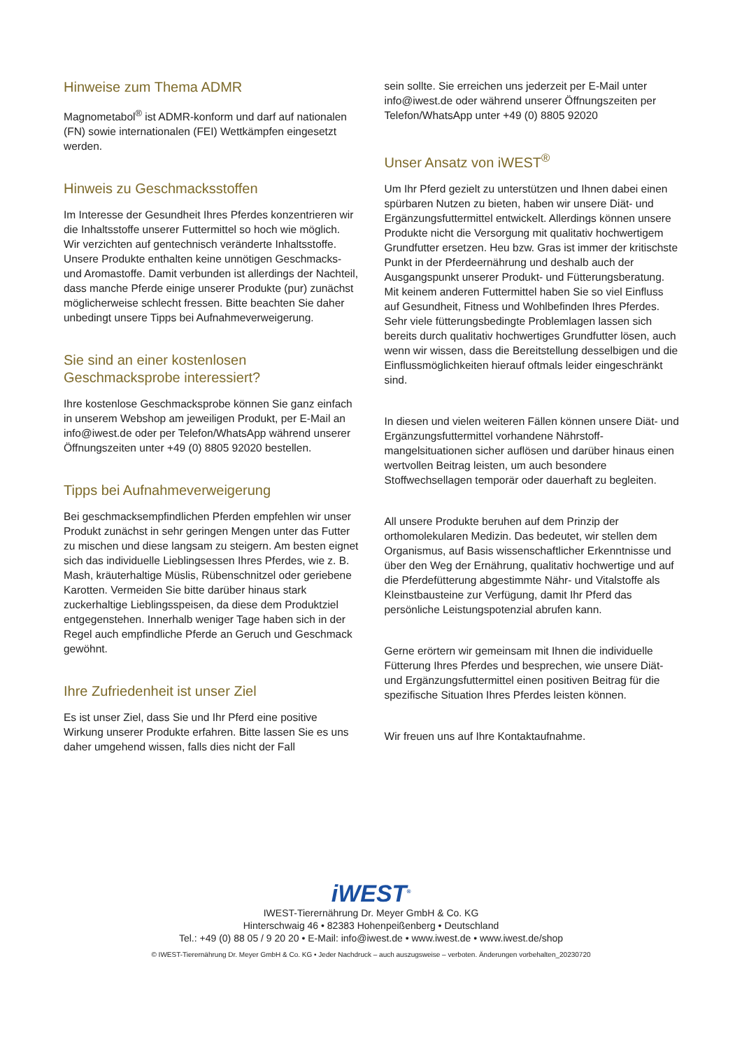Hinweise zum Thema ADMR
Magnometabol<sup>®</sup> ist ADMR-konform und darf auf nationalen (FN) sowie internationalen (FEI) Wettkämpfen eingesetzt werden.
Hinweis zu Geschmacksstoffen
Im Interesse der Gesundheit Ihres Pferdes konzentrieren wir die Inhaltsstoffe unserer Futtermittel so hoch wie möglich. Wir verzichten auf gentechnisch veränderte Inhaltsstoffe. Unsere Produkte enthalten keine unnötigen Geschmacks- und Aromastoffe. Damit verbunden ist allerdings der Nachteil, dass manche Pferde einige unserer Produkte (pur) zunächst möglicherweise schlecht fressen. Bitte beachten Sie daher unbedingt unsere Tipps bei Aufnahmeverweigerung.
Sie sind an einer kostenlosen Geschmacksprobe interessiert?
Ihre kostenlose Geschmacksprobe können Sie ganz einfach in unserem Webshop am jeweiligen Produkt, per E-Mail an info@iwest.de oder per Telefon/WhatsApp während unserer Öffnungszeiten unter +49 (0) 8805 92020 bestellen.
Tipps bei Aufnahmeverweigerung
Bei geschmacksempfindlichen Pferden empfehlen wir unser Produkt zunächst in sehr geringen Mengen unter das Futter zu mischen und diese langsam zu steigern. Am besten eignet sich das individuelle Lieblingsessen Ihres Pferdes, wie z. B. Mash, kräuterhaltige Müslis, Rübenschnitzel oder geriebene Karotten. Vermeiden Sie bitte darüber hinaus stark zuckerhaltige Lieblingsspeisen, da diese dem Produktziel entgegenstehen. Innerhalb weniger Tage haben sich in der Regel auch empfindliche Pferde an Geruch und Geschmack gewöhnt.
Ihre Zufriedenheit ist unser Ziel
Es ist unser Ziel, dass Sie und Ihr Pferd eine positive Wirkung unserer Produkte erfahren. Bitte lassen Sie es uns daher umgehend wissen, falls dies nicht der Fall
sein sollte. Sie erreichen uns jederzeit per E-Mail unter info@iwest.de oder während unserer Öffnungszeiten per Telefon/WhatsApp unter +49 (0) 8805 92020
Unser Ansatz von iWEST<sup>®</sup>
Um Ihr Pferd gezielt zu unterstützen und Ihnen dabei einen spürbaren Nutzen zu bieten, haben wir unsere Diät- und Ergänzungsfuttermittel entwickelt. Allerdings können unsere Produkte nicht die Versorgung mit qualitativ hochwertigem Grundfutter ersetzen. Heu bzw. Gras ist immer der kritischste Punkt in der Pferdeernährung und deshalb auch der Ausgangspunkt unserer Produkt- und Fütterungsberatung. Mit keinem anderen Futtermittel haben Sie so viel Einfluss auf Gesundheit, Fitness und Wohlbefinden Ihres Pferdes. Sehr viele fütterungsbedingte Problemlagen lassen sich bereits durch qualitativ hochwertiges Grundfutter lösen, auch wenn wir wissen, dass die Bereitstellung desselbigen und die Einflussmöglichkeiten hierauf oftmals leider eingeschränkt sind.
In diesen und vielen weiteren Fällen können unsere Diät- und Ergänzungsfuttermittel vorhandene Nährstoff-mangelsituationen sicher auflösen und darüber hinaus einen wertvollen Beitrag leisten, um auch besondere Stoffwechsellagen temporär oder dauerhaft zu begleiten.
All unsere Produkte beruhen auf dem Prinzip der orthomolekularen Medizin. Das bedeutet, wir stellen dem Organismus, auf Basis wissenschaftlicher Erkenntnisse und über den Weg der Ernährung, qualitativ hochwertige und auf die Pferdefütterung abgestimmte Nähr- und Vitalstoffe als Kleinstbausteine zur Verfügung, damit Ihr Pferd das persönliche Leistungspotenzial abrufen kann.
Gerne erörtern wir gemeinsam mit Ihnen die individuelle Fütterung Ihres Pferdes und besprechen, wie unsere Diät- und Ergänzungsfuttermittel einen positiven Beitrag für die spezifische Situation Ihres Pferdes leisten können.
Wir freuen uns auf Ihre Kontaktaufnahme.
iWEST<sup>®</sup>
IWEST-Tierernährung Dr. Meyer GmbH & Co. KG
Hinterschwaig 46 • 82383 Hohenpeißenberg • Deutschland
Tel.: +49 (0) 88 05 / 9 20 20 • E-Mail: info@iwest.de • www.iwest.de • www.iwest.de/shop
© IWEST-Tierernährung Dr. Meyer GmbH & Co. KG • Jeder Nachdruck – auch auszugsweise – verboten. Änderungen vorbehalten_20230720